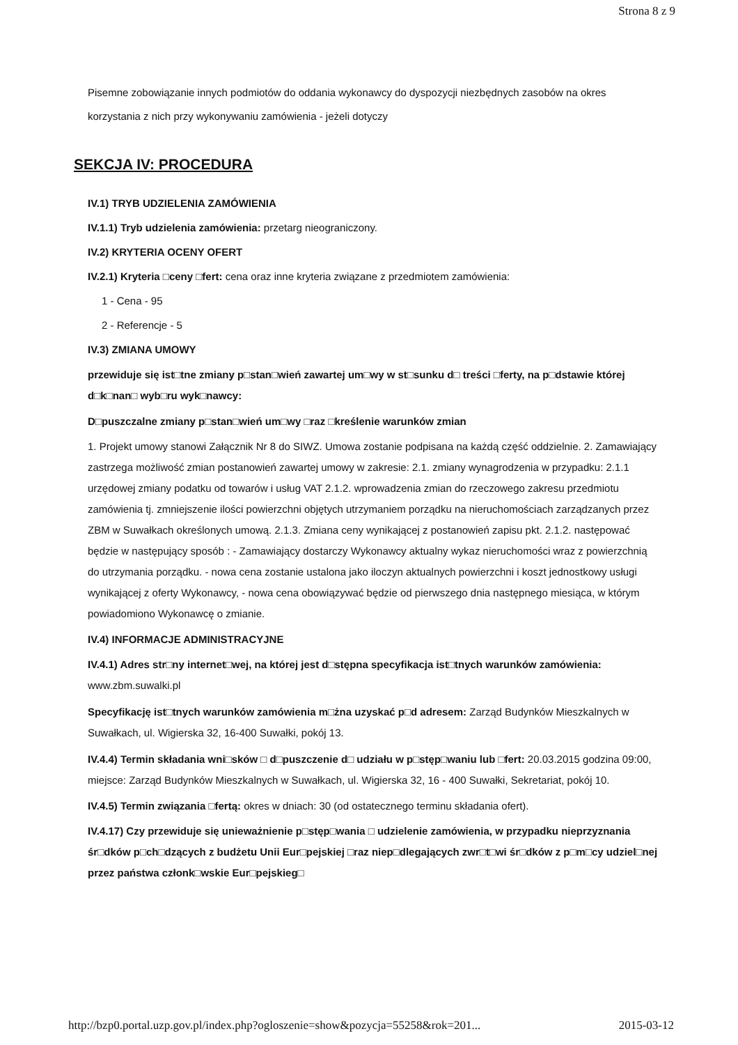Strona 8 z 9
Pisemne zobowiązanie innych podmiotów do oddania wykonawcy do dyspozycji niezbędnych zasobów na okres korzystania z nich przy wykonywaniu zamówienia - jeżeli dotyczy
SEKCJA IV: PROCEDURA
IV.1) TRYB UDZIELENIA ZAMÓWIENIA
IV.1.1) Tryb udzielenia zamówienia: przetarg nieograniczony.
IV.2) KRYTERIA OCENY OFERT
IV.2.1) Kryteria □ceny □fert: cena oraz inne kryteria związane z przedmiotem zamówienia:
1 - Cena - 95
2 - Referencje - 5
IV.3) ZMIANA UMOWY
przewiduje się ist□tne zmiany p□stan□wień zawartej um□wy w st□sunku d□ treści □ferty, na p□dstawie której d□k□nan□ wyb□ru wyk□nawcy:
D□puszczalne zmiany p□stan□wień um□wy □raz □kreślenie warunków zmian
1. Projekt umowy stanowi Załącznik Nr 8 do SIWZ. Umowa zostanie podpisana na każdą część oddzielnie. 2. Zamawiający zastrzega możliwość zmian postanowień zawartej umowy w zakresie: 2.1. zmiany wynagrodzenia w przypadku: 2.1.1 urzędowej zmiany podatku od towarów i usług VAT 2.1.2. wprowadzenia zmian do rzeczowego zakresu przedmiotu zamówienia tj. zmniejszenie ilości powierzchni objętych utrzymaniem porządku na nieruchomościach zarządzanych przez ZBM w Suwałkach określonych umową. 2.1.3. Zmiana ceny wynikającej z postanowień zapisu pkt. 2.1.2. następować będzie w następujący sposób : - Zamawiający dostarczy Wykonawcy aktualny wykaz nieruchomości wraz z powierzchnią do utrzymania porządku. - nowa cena zostanie ustalona jako iloczyn aktualnych powierzchni i koszt jednostkowy usługi wynikającej z oferty Wykonawcy, - nowa cena obowiązywać będzie od pierwszego dnia następnego miesiąca, w którym powiadomiono Wykonawcę o zmianie.
IV.4) INFORMACJE ADMINISTRACYJNE
IV.4.1) Adres str□ny internet□wej, na której jest d□stępna specyfikacja ist□tnych warunków zamówienia: www.zbm.suwalki.pl
Specyfikację ist□tnych warunków zamówienia m□żna uzyskać p□d adresem: Zarząd Budynków Mieszkalnych w Suwałkach, ul. Wigierska 32, 16-400 Suwałki, pokój 13.
IV.4.4) Termin składania wni□sków □ d□puszczenie d□ udziału w p□stęp□waniu lub □fert: 20.03.2015 godzina 09:00, miejsce: Zarząd Budynków Mieszkalnych w Suwałkach, ul. Wigierska 32, 16 - 400 Suwałki, Sekretariat, pokój 10.
IV.4.5) Termin związania □fertą: okres w dniach: 30 (od ostatecznego terminu składania ofert).
IV.4.17) Czy przewiduje się unieważnienie p□stęp□wania □ udzielenie zamówienia, w przypadku nieprzyznania śr□dków p□ch□dzących z budżetu Unii Eur□pejskiej □raz niep□dlegających zwr□t□wi śr□dków z p□m□cy udziel□nej przez państwa członk□wskie Eur□pejskieg□
http://bzp0.portal.uzp.gov.pl/index.php?ogloszenie=show&pozycja=55258&rok=201... 2015-03-12